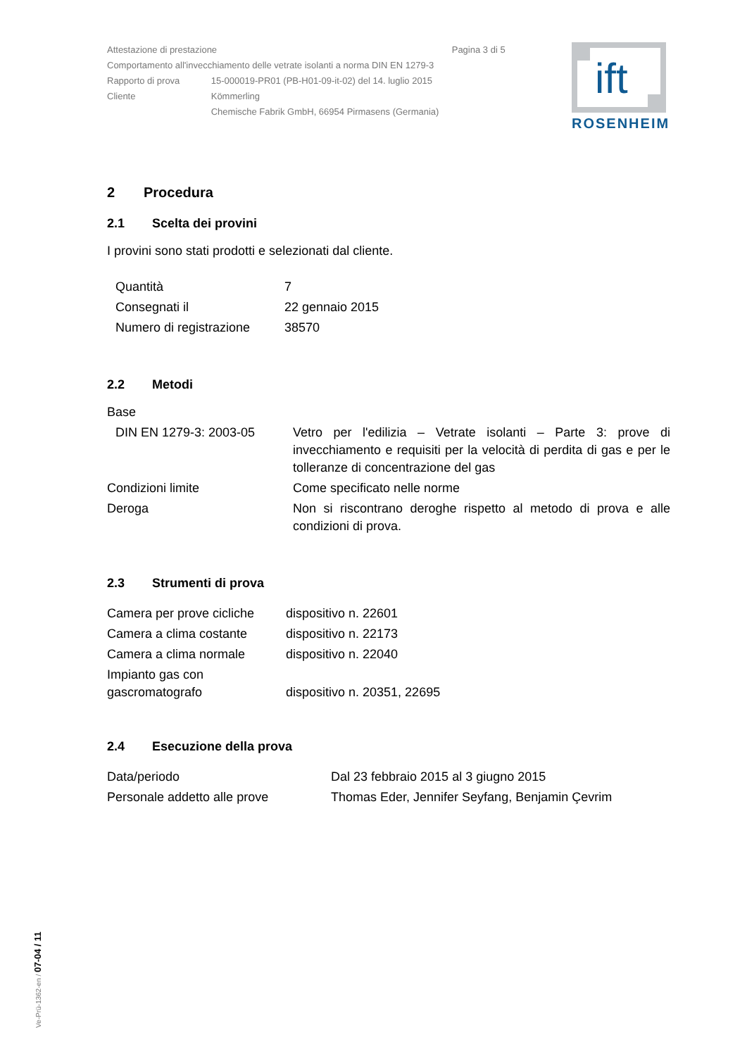| Attestazione di prestazione Pagina 3 di 5 | |
| Comportamento all'invecchiamento delle vetrate isolanti a norma DIN EN 1279-3 | |
| Rapporto di prova | 15-000019-PR01 (PB-H01-09-it-02) del 14. luglio 2015 |
| Cliente | Kömmerling Chemische Fabrik GmbH, 66954 Pirmasens (Germania) |
ift
ROSENHEIM
2 Procedura
2.1 Scelta dei provini
I provini sono stati prodotti e selezionati dal cliente.
| Quantità | 7 |
| Consegnati il | 22 gennaio 2015 |
| Numero di registrazione | 38570 |
2.2 Metodi
Base
| DIN EN 1279-3: 2003-05 | Vetro per l'edilizia – Vetrate isolanti – Parte 3: prove di invecchiamento e requisiti per la velocità di perdita di gas e per le tolleranze di concentrazione del gas |
| Condizioni limite | Come specificato nelle norme |
| Deroga | Non si riscontrano deroghe rispetto al metodo di prova e alle condizioni di prova. |
2.3 Strumenti di prova
| Camera per prove cicliche | dispositivo n. 22601 |
| Camera a clima costante | dispositivo n. 22173 |
| Camera a clima normale | dispositivo n. 22040 |
| Impianto gas con gascromatografo | dispositivo n. 20351, 22695 |
2.4 Esecuzione della prova
| Data/periodo | Dal 23 febbraio 2015 al 3 giugno 2015 |
| Personale addetto alle prove | Thomas Eder, Jennifer Seyfang, Benjamin Çevrim |
Ve-Prü-1362-en / 07-04 / 11